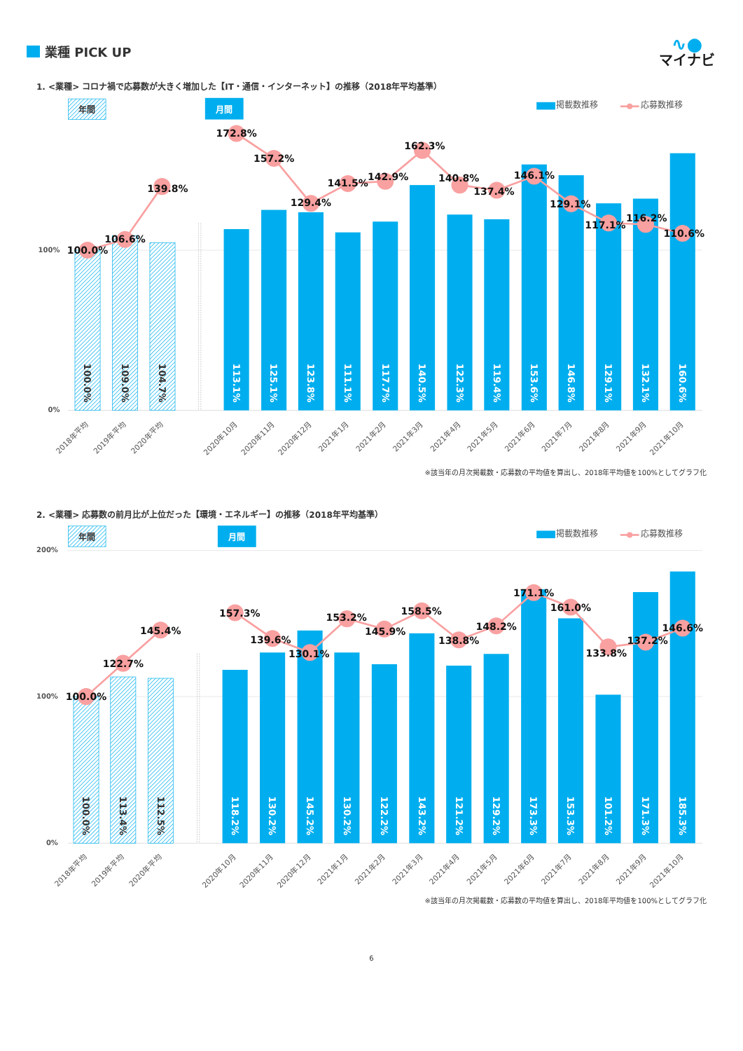業種 PICK UP
∿●
マイナビ
1. <業種> コロナ禍で応募数が大きく増加した【IT・通信・インターネット】の推移（2018年平均基準）
年間
月間
掲載数推移
応募数推移
100%
0%
100.0%
109.0%
104.7%
113.1%
125.1%
123.8%
111.1%
117.7%
140.5%
122.3%
119.4%
153.6%
146.8%
129.1%
132.1%
160.6%
100.0%
106.6%
139.8%
172.8%
157.2%
129.4%
141.5%
142.9%
162.3%
140.8%
137.4%
146.1%
129.1%
117.1%
116.2%
110.6%
2018年平均
2019年平均
2020年平均
2020年10月
2020年11月
2020年12月
2021年1月
2021年2月
2021年3月
2021年4月
2021年5月
2021年6月
2021年7月
2021年8月
2021年9月
2021年10月
※該当年の月次掲載数・応募数の平均値を算出し、2018年平均値を100%としてグラフ化
2. <業種> 応募数の前月比が上位だった【環境・エネルギー】の推移（2018年平均基準）
年間
月間
掲載数推移
応募数推移
200%
100%
0%
100.0%
113.4%
112.5%
118.2%
130.2%
145.2%
130.2%
122.2%
143.2%
121.2%
129.2%
173.3%
153.3%
101.2%
171.3%
185.3%
100.0%
122.7%
145.4%
157.3%
139.6%
130.1%
153.2%
145.9%
158.5%
138.8%
148.2%
171.1%
161.0%
133.8%
137.2%
146.6%
2018年平均
2019年平均
2020年平均
2020年10月
2020年11月
2020年12月
2021年1月
2021年2月
2021年3月
2021年4月
2021年5月
2021年6月
2021年7月
2021年8月
2021年9月
2021年10月
※該当年の月次掲載数・応募数の平均値を算出し、2018年平均値を100%としてグラフ化
6